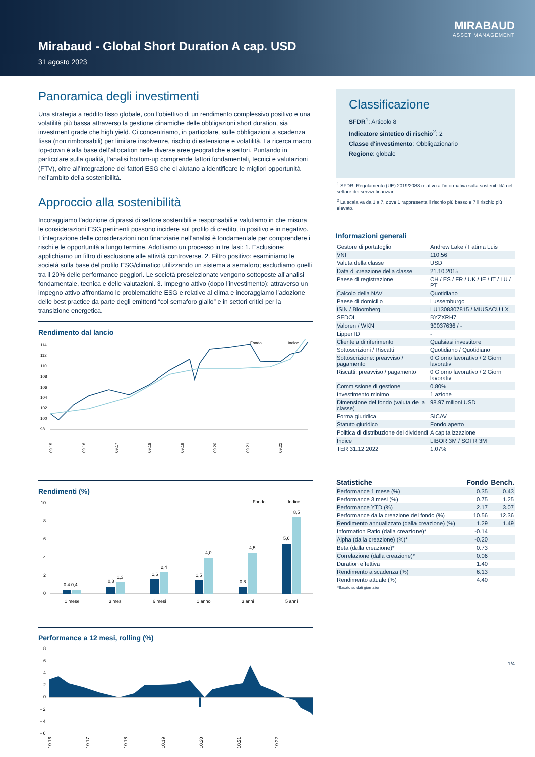Mirabaud - Global Short Duration A cap. USD
31 agosto 2023
MIRABAUD
ASSET MANAGEMENT
Panoramica degli investimenti
Una strategia a reddito fisso globale, con l’obiettivo di un rendimento complessivo positivo e una volatilità più bassa attraverso la gestione dinamiche delle obbligazioni short duration, sia investment grade che high yield. Ci concentriamo, in particolare, sulle obbligazioni a scadenza fissa (non rimborsabili) per limitare insolvenze, rischio di estensione e volatilità. La ricerca macro top-down è alla base dell’allocation nelle diverse aree geografiche e settori. Puntando in particolare sulla qualità, l'analisi bottom-up comprende fattori fondamentali, tecnici e valutazioni (FTV), oltre all’integrazione dei fattori ESG che ci aiutano a identificare le migliori opportunità nell’ambito della sostenibilità.
Approccio alla sostenibilità
Incoraggiamo l’adozione di prassi di settore sostenibili e responsabili e valutiamo in che misura le considerazioni ESG pertinenti possono incidere sul profilo di credito, in positivo e in negativo. L’integrazione delle considerazioni non finanziarie nell’analisi è fondamentale per comprendere i rischi e le opportunità a lungo termine. Adottiamo un processo in tre fasi: 1. Esclusione: applichiamo un filtro di esclusione alle attività controverse. 2. Filtro positivo: esaminiamo le società sulla base del profilo ESG/climatico utilizzando un sistema a semaforo; escludiamo quelli tra il 20% delle performance peggiori. Le società preselezionate vengono sottoposte all’analisi fondamentale, tecnica e delle valutazioni. 3. Impegno attivo (dopo l’investimento): attraverso un impegno attivo affrontiamo le problematiche ESG e relative al clima e incoraggiamo l’adozione delle best practice da parte degli emittenti “col semaforo giallo” e in settori critici per la transizione energetica.
Rendimento dal lancio
Fondo
Indice
114
112
110
108
106
104
102
100
98
09.15
09.16
09.17
09.18
09.19
09.20
09.21
09.22
Rendimenti (%)
Fondo
Indice
10
8
6
4
2
0
0,4 0,4
0,8
1,3
1,6
2,4
1,5
4,0
0,8
4,5
5,6
8,5
1 mese
3 mesi
6 mesi
1 anno
3 anni
5 anni
Performance a 12 mesi, rolling (%)
8
6
4
2
0
- 2
- 4
- 6
10.16
10.17
10.18
10.19
10.20
10.21
10.22
Classificazione
SFDR<sup>1</sup>: Articolo 8
Indicatore sintetico di rischio<sup>2</sup>: 2
Classe d'investimento: Obbligazionario
Regione: globale
<sup>1</sup> SFDR: Regolamento (UE) 2019/2088 relativo all’informativa sulla sostenibilità nel settore dei servizi finanziari
<sup>2</sup> La scala va da 1 a 7, dove 1 rappresenta il rischio più basso e 7 il rischio più elevato.
Informazioni generali
| Gestore di portafoglio | Andrew Lake / Fatima Luis |
| VNI | 110.56 |
| Valuta della classe | USD |
| Data di creazione della classe | 21.10.2015 |
| Paese di registrazione | CH / ES / FR / UK / IE / IT / LU / PT |
| Calcolo della NAV | Quotidiano |
| Paese di domicilio | Lussemburgo |
| ISIN / Bloomberg | LU1308307815 / MIUSACU LX |
| SEDOL | BYZXRH7 |
| Valoren / WKN | 30037636 / - |
| Lipper ID | - |
| Clientela di riferimento | Qualsiasi investitore |
| Sottoscrizioni / Riscatti | Quotidiano / Quotidiano |
| Sottoscrizione: preavviso / pagamento | 0 Giorno lavorativo / 2 Giorni lavorativi |
| Riscatti: preavviso / pagamento | 0 Giorno lavorativo / 2 Giorni lavorativi |
| Commissione di gestione | 0.80% |
| Investimento minimo | 1 azione |
| Dimensione del fondo (valuta de la classe) | 98.97 milioni USD |
| Forma giuridica | SICAV |
| Statuto giuridico | Fondo aperto |
| Politica di distribuzione dei dividendi | A capitalizzazione |
| Indice | LIBOR 3M / SOFR 3M |
| TER 31.12.2022 | 1.07% |
| Statistiche | Fondo | Bench. |
| --- | --- | --- |
| Performance 1 mese (%) | 0.35 | 0.43 |
| Performance 3 mesi (%) | 0.75 | 1.25 |
| Performance YTD (%) | 2.17 | 3.07 |
| Performance dalla creazione del fondo (%) | 10.56 | 12.36 |
| Rendimento annualizzato (dalla creazione) (%) | 1.29 | 1.49 |
| Information Ratio (dalla creazione)* | -0.14 | |
| Alpha (dalla creazione) (%)* | -0.20 | |
| Beta (dalla creazione)* | 0.73 | |
| Correlazione (dalla creazione)* | 0.06 | |
| Duration effettiva | 1.40 | |
| Rendimento a scadenza (%) | 6.13 | |
| Rendimento attuale (%) | 4.40 | |
*Basato su dati giornalieri
1/4